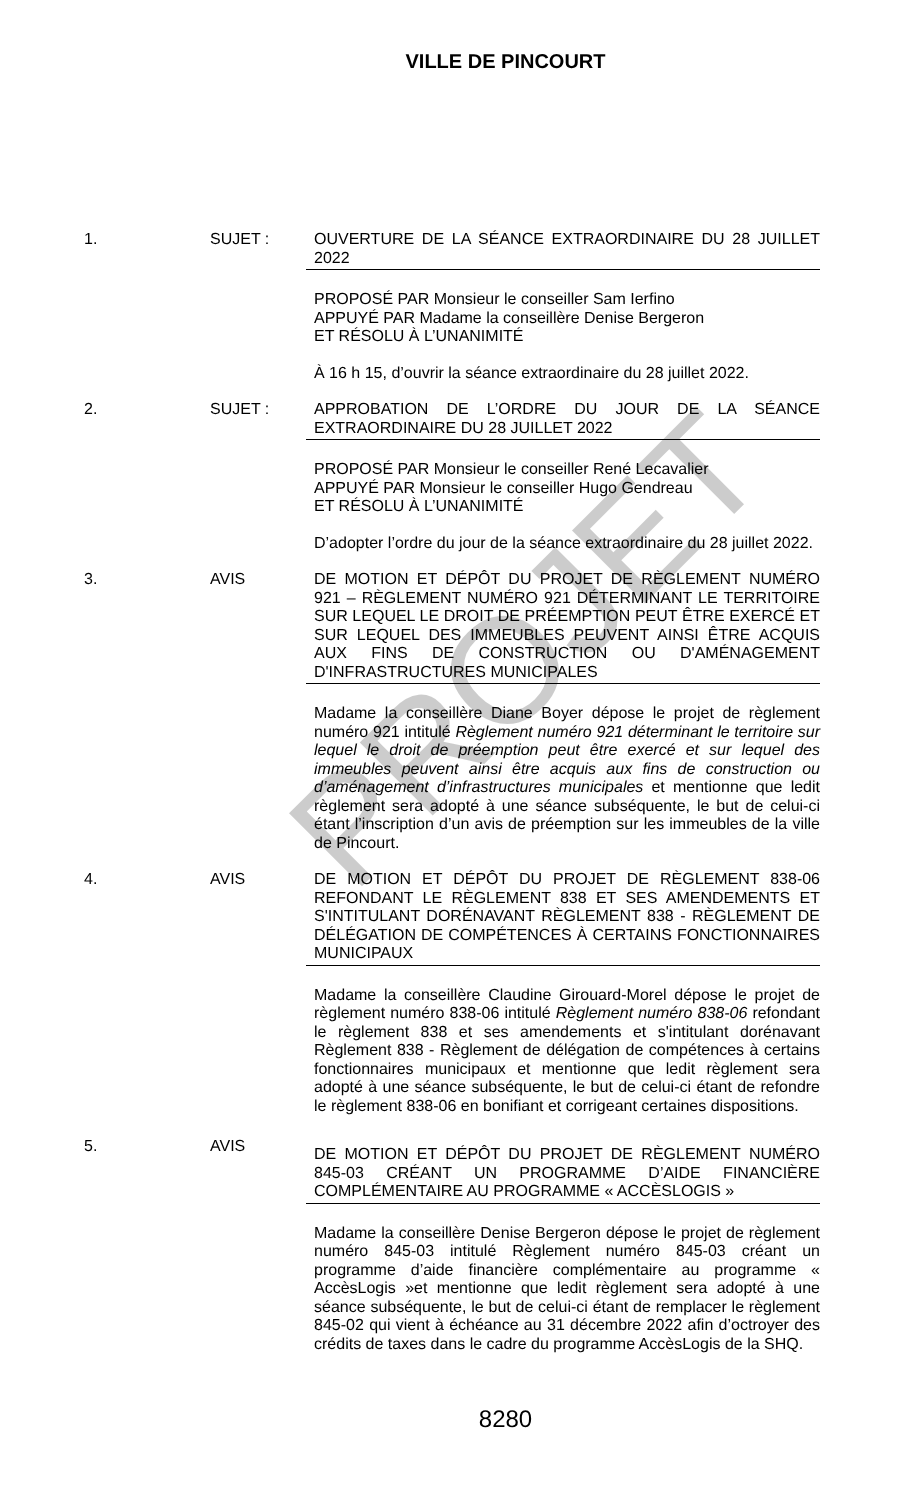PROJET
VILLE DE PINCOURT
1. SUJET : OUVERTURE DE LA SÉANCE EXTRAORDINAIRE DU 28 JUILLET 2022
PROPOSÉ PAR Monsieur le conseiller Sam Ierfino
APPUYÉ PAR Madame la conseillère Denise Bergeron
ET RÉSOLU À L’UNANIMITÉ
À 16 h 15, d’ouvrir la séance extraordinaire du 28 juillet 2022.
2. SUJET : APPROBATION DE L’ORDRE DU JOUR DE LA SÉANCE EXTRAORDINAIRE DU 28 JUILLET 2022
PROPOSÉ PAR Monsieur le conseiller René Lecavalier
APPUYÉ PAR Monsieur le conseiller Hugo Gendreau
ET RÉSOLU À L’UNANIMITÉ
D’adopter l’ordre du jour de la séance extraordinaire du 28 juillet 2022.
3. AVIS DE MOTION ET DÉPÔT DU PROJET DE RÈGLEMENT NUMÉRO 921 – RÈGLEMENT NUMÉRO 921 DÉTERMINANT LE TERRITOIRE SUR LEQUEL LE DROIT DE PRÉEMPTION PEUT ÊTRE EXERCÉ ET SUR LEQUEL DES IMMEUBLES PEUVENT AINSI ÊTRE ACQUIS AUX FINS DE CONSTRUCTION OU D'AMÉNAGEMENT D'INFRASTRUCTURES MUNICIPALES
Madame la conseillère Diane Boyer dépose le projet de règlement numéro 921 intitulé Règlement numéro 921 déterminant le territoire sur lequel le droit de préemption peut être exercé et sur lequel des immeubles peuvent ainsi être acquis aux fins de construction ou d’aménagement d’infrastructures municipales et mentionne que ledit règlement sera adopté à une séance subséquente, le but de celui-ci étant l’inscription d’un avis de préemption sur les immeubles de la ville de Pincourt.
4. AVIS DE MOTION ET DÉPÔT DU PROJET DE RÈGLEMENT 838-06 REFONDANT LE RÈGLEMENT 838 ET SES AMENDEMENTS ET S'INTITULANT DORÉNAVANT RÈGLEMENT 838 - RÈGLEMENT DE DÉLÉGATION DE COMPÉTENCES À CERTAINS FONCTIONNAIRES MUNICIPAUX
Madame la conseillère Claudine Girouard-Morel dépose le projet de règlement numéro 838-06 intitulé Règlement numéro 838-06 refondant le règlement 838 et ses amendements et s'intitulant dorénavant Règlement 838 - Règlement de délégation de compétences à certains fonctionnaires municipaux et mentionne que ledit règlement sera adopté à une séance subséquente, le but de celui-ci étant de refondre le règlement 838-06 en bonifiant et corrigeant certaines dispositions.
5. AVIS
DE MOTION ET DÉPÔT DU PROJET DE RÈGLEMENT NUMÉRO 845-03 CRÉANT UN PROGRAMME D’AIDE FINANCIÈRE COMPLÉMENTAIRE AU PROGRAMME « ACCÈSLOGIS »
Madame la conseillère Denise Bergeron dépose le projet de règlement numéro 845-03 intitulé Règlement numéro 845-03 créant un programme d’aide financière complémentaire au programme « AccèsLogis »et mentionne que ledit règlement sera adopté à une séance subséquente, le but de celui-ci étant de remplacer le règlement 845-02 qui vient à échéance au 31 décembre 2022 afin d’octroyer des crédits de taxes dans le cadre du programme AccèsLogis de la SHQ.
8280